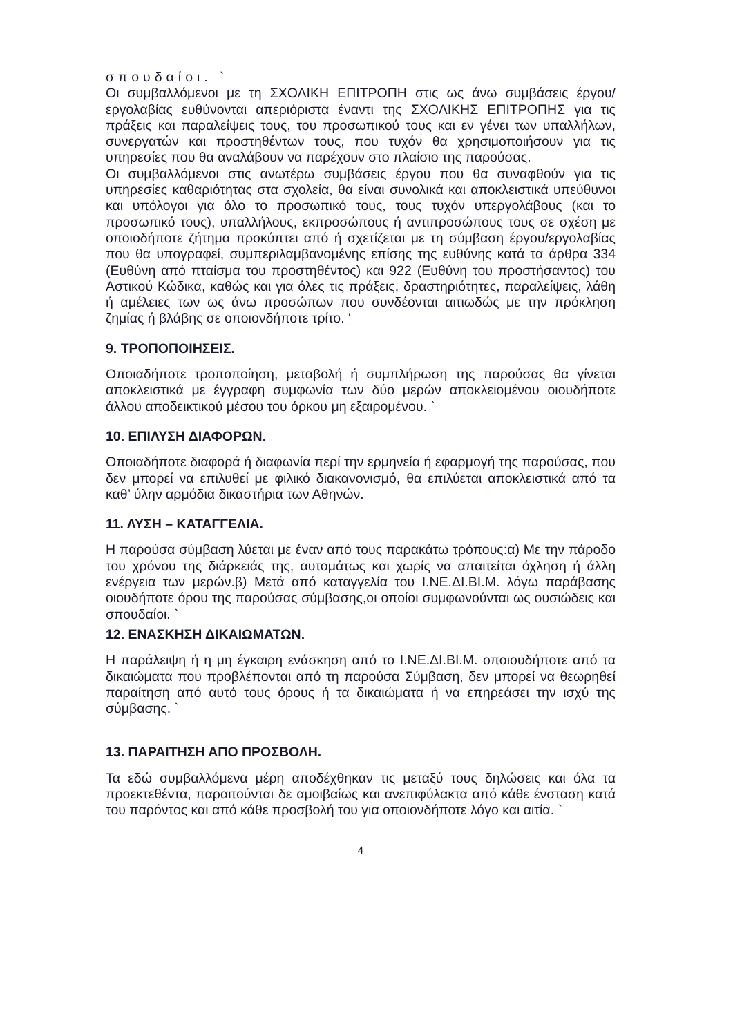σπουδαίοι. `
Οι συμβαλλόμενοι με τη ΣΧΟΛΙΚΗ ΕΠΙΤΡΟΠΗ στις ως άνω συμβάσεις έργου/εργολαβίας ευθύνονται απεριόριστα έναντι της ΣΧΟΛΙΚΗΣ ΕΠΙΤΡΟΠΗΣ για τις πράξεις και παραλείψεις τους, του προσωπικού τους και εν γένει των υπαλλήλων, συνεργατών και προστηθέντων τους, που τυχόν θα χρησιμοποιήσουν για τις υπηρεσίες που θα αναλάβουν να παρέχουν στο πλαίσιο της παρούσας.
Οι συμβαλλόμενοι στις ανωτέρω συμβάσεις έργου που θα συναφθούν για τις υπηρεσίες καθαριότητας στα σχολεία, θα είναι συνολικά και αποκλειστικά υπεύθυνοι και υπόλογοι για όλο το προσωπικό τους, τους τυχόν υπεργολάβους (και το προσωπικό τους), υπαλλήλους, εκπροσώπους ή αντιπροσώπους τους σε σχέση με οποιοδήποτε ζήτημα προκύπτει από ή σχετίζεται με τη σύμβαση έργου/εργολαβίας που θα υπογραφεί, συμπεριλαμβανομένης επίσης της ευθύνης κατά τα άρθρα 334 (Ευθύνη από πταίσμα του προστηθέντος) και 922 (Ευθύνη του προστήσαντος) του Αστικού Κώδικα, καθώς και για όλες τις πράξεις, δραστηριότητες, παραλείψεις, λάθη ή αμέλειες των ως άνω προσώπων που συνδέονται αιτιωδώς με την πρόκληση ζημίας ή βλάβης σε οποιονδήποτε τρίτο. '
9. ΤΡΟΠΟΠΟΙΗΣΕΙΣ.
Οποιαδήποτε τροποποίηση, μεταβολή ή συμπλήρωση της παρούσας θα γίνεται αποκλειστικά με έγγραφη συμφωνία των δύο μερών αποκλειομένου οιουδήποτε άλλου αποδεικτικού μέσου του όρκου μη εξαιρομένου. `
10. ΕΠΙΛΥΣΗ ΔΙΑΦΟΡΩΝ.
Οποιαδήποτε διαφορά ή διαφωνία περί την ερμηνεία ή εφαρμογή της παρούσας, που δεν μπορεί να επιλυθεί με φιλικό διακανονισμό, θα επιλύεται αποκλειστικά από τα καθ’ ύλην αρμόδια δικαστήρια των Αθηνών.
11. ΛΥΣΗ – ΚΑΤΑΓΓΕΛΙΑ.
Η παρούσα σύμβαση λύεται με έναν από τους παρακάτω τρόπους:α) Με την πάροδο του χρόνου της διάρκειάς της, αυτομάτως και χωρίς να απαιτείται όχληση ή άλλη ενέργεια των μερών.β) Μετά από καταγγελία του Ι.ΝΕ.ΔΙ.ΒΙ.Μ. λόγω παράβασης οιουδήποτε όρου της παρούσας σύμβασης,οι οποίοι συμφωνούνται ως ουσιώδεις και σπουδαίοι. `
12. ΕΝΑΣΚΗΣΗ ΔΙΚΑΙΩΜΑΤΩΝ.
Η παράλειψη ή η μη έγκαιρη ενάσκηση από το Ι.ΝΕ.ΔΙ.ΒΙ.Μ. οποιουδήποτε από τα δικαιώματα που προβλέπονται από τη παρούσα Σύμβαση, δεν μπορεί να θεωρηθεί παραίτηση από αυτό τους όρους ή τα δικαιώματα ή να επηρεάσει την ισχύ της σύμβασης. `
13. ΠΑΡΑΙΤΗΣΗ ΑΠΟ ΠΡΟΣΒΟΛΗ.
Τα εδώ συμβαλλόμενα μέρη αποδέχθηκαν τις μεταξύ τους δηλώσεις και όλα τα προεκτεθέντα, παραιτούνται δε αμοιβαίως και ανεπιφύλακτα από κάθε ένσταση κατά του παρόντος και από κάθε προσβολή του για οποιονδήποτε λόγο και αιτία. `
4